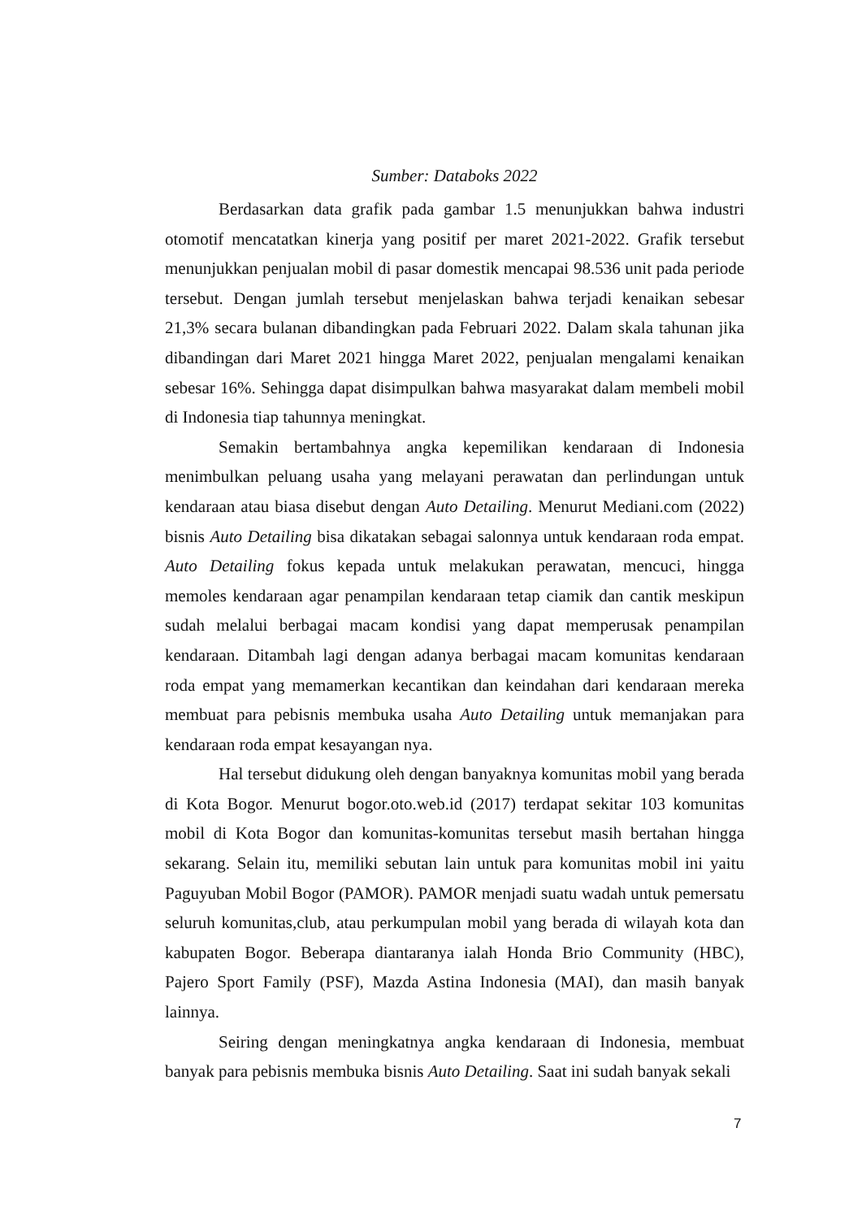Sumber: Databoks 2022
Berdasarkan data grafik pada gambar 1.5 menunjukkan bahwa industri otomotif mencatatkan kinerja yang positif per maret 2021-2022. Grafik tersebut menunjukkan penjualan mobil di pasar domestik mencapai 98.536 unit pada periode tersebut. Dengan jumlah tersebut menjelaskan bahwa terjadi kenaikan sebesar 21,3% secara bulanan dibandingkan pada Februari 2022. Dalam skala tahunan jika dibandingan dari Maret 2021 hingga Maret 2022, penjualan mengalami kenaikan sebesar 16%. Sehingga dapat disimpulkan bahwa masyarakat dalam membeli mobil di Indonesia tiap tahunnya meningkat.
Semakin bertambahnya angka kepemilikan kendaraan di Indonesia menimbulkan peluang usaha yang melayani perawatan dan perlindungan untuk kendaraan atau biasa disebut dengan Auto Detailing. Menurut Mediani.com (2022) bisnis Auto Detailing bisa dikatakan sebagai salonnya untuk kendaraan roda empat. Auto Detailing fokus kepada untuk melakukan perawatan, mencuci, hingga memoles kendaraan agar penampilan kendaraan tetap ciamik dan cantik meskipun sudah melalui berbagai macam kondisi yang dapat memperusak penampilan kendaraan. Ditambah lagi dengan adanya berbagai macam komunitas kendaraan roda empat yang memamerkan kecantikan dan keindahan dari kendaraan mereka membuat para pebisnis membuka usaha Auto Detailing untuk memanjakan para kendaraan roda empat kesayangan nya.
Hal tersebut didukung oleh dengan banyaknya komunitas mobil yang berada di Kota Bogor. Menurut bogor.oto.web.id (2017) terdapat sekitar 103 komunitas mobil di Kota Bogor dan komunitas-komunitas tersebut masih bertahan hingga sekarang. Selain itu, memiliki sebutan lain untuk para komunitas mobil ini yaitu Paguyuban Mobil Bogor (PAMOR). PAMOR menjadi suatu wadah untuk pemersatu seluruh komunitas,club, atau perkumpulan mobil yang berada di wilayah kota dan kabupaten Bogor. Beberapa diantaranya ialah Honda Brio Community (HBC), Pajero Sport Family (PSF), Mazda Astina Indonesia (MAI), dan masih banyak lainnya.
Seiring dengan meningkatnya angka kendaraan di Indonesia, membuat banyak para pebisnis membuka bisnis Auto Detailing. Saat ini sudah banyak sekali
7